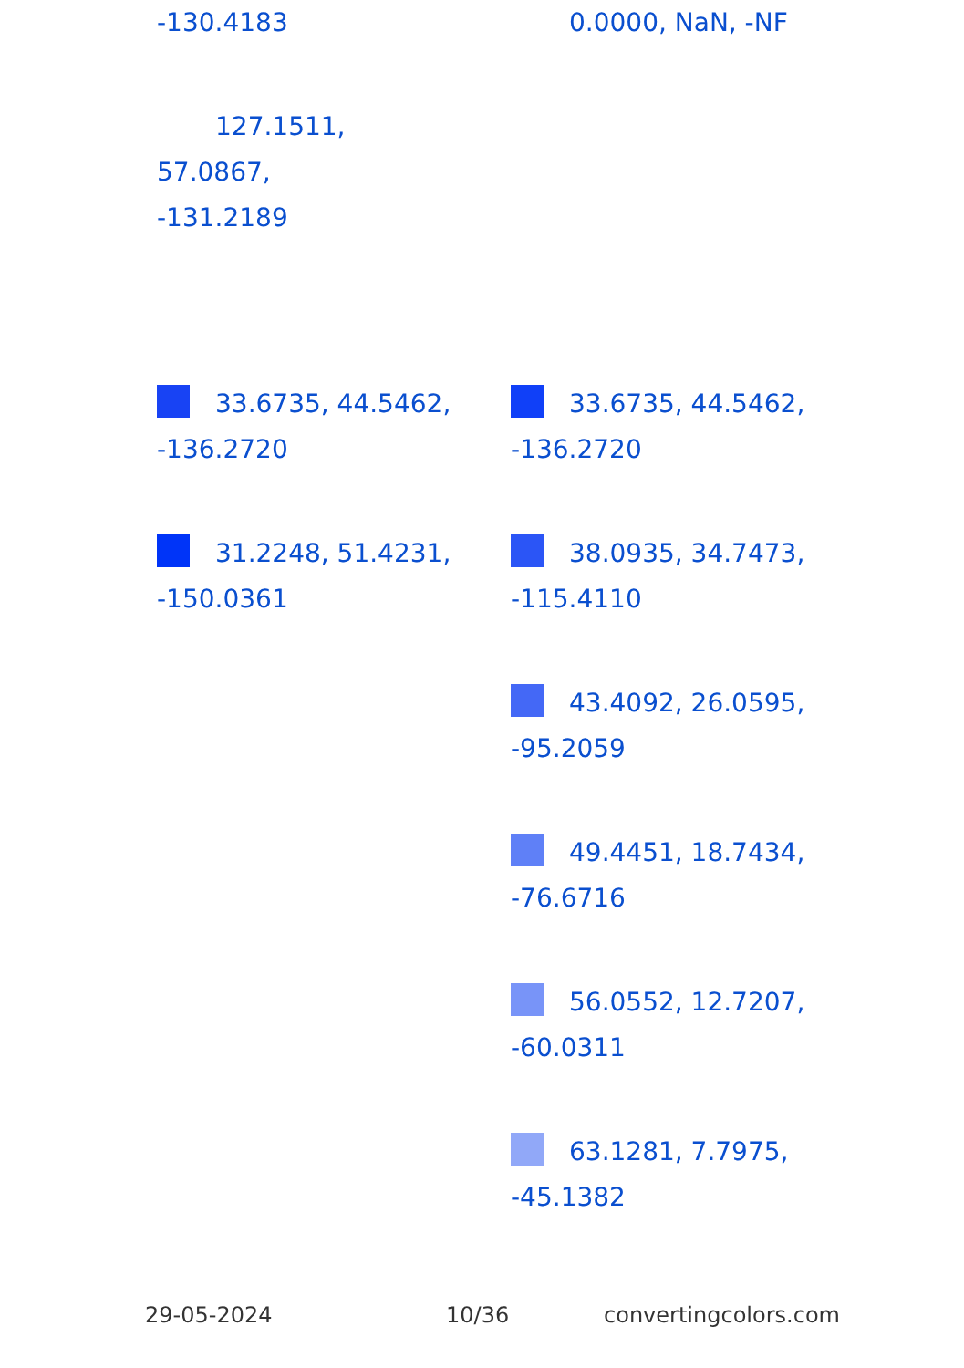-130.4183 0.0000, NaN, -NF
127.1511, 57.0867,
-131.2189
33.6735, 44.5462,
-136.2720
33.6735, 44.5462,
-136.2720
31.2248, 51.4231,
-150.0361
38.0935, 34.7473,
-115.4110
43.4092, 26.0595,
-95.2059
49.4451, 18.7434,
-76.6716
56.0552, 12.7207,
-60.0311
63.1281, 7.7975,
-45.1382
29-05-2024 10/36 convertingcolors.com